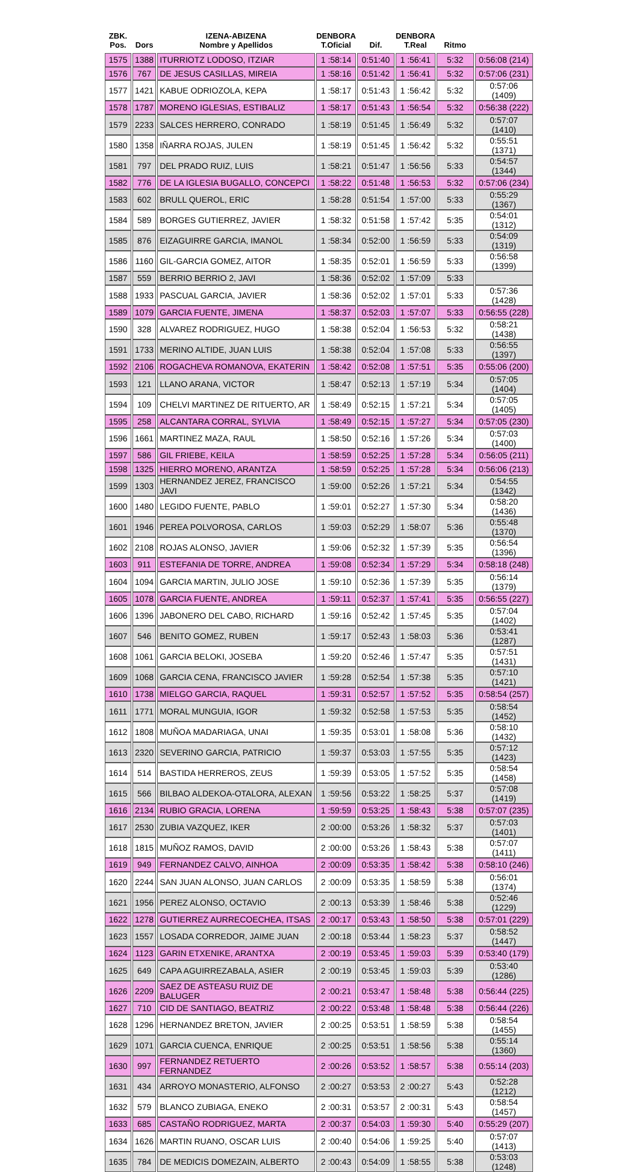| ZBK. Pos. | Dors | IZENA-ABIZENA Nombre y Apellidos | DENBORA T.Oficial | Dif. | DENBORA T.Real | Ritmo | |
| --- | --- | --- | --- | --- | --- | --- | --- |
| 1575 | 1388 | ITURRIOTZ LODOSO, ITZIAR | 1 :58:14 | 0:51:40 | 1 :56:41 | 5:32 | 0:56:08 (214) |
| 1576 | 767 | DE JESUS CASILLAS, MIREIA | 1 :58:16 | 0:51:42 | 1 :56:41 | 5:32 | 0:57:06 (231) |
| 1577 | 1421 | KABUE ODRIOZOLA, KEPA | 1 :58:17 | 0:51:43 | 1 :56:42 | 5:32 | 0:57:06 (1409) |
| 1578 | 1787 | MORENO IGLESIAS, ESTIBALIZ | 1 :58:17 | 0:51:43 | 1 :56:54 | 5:32 | 0:56:38 (222) |
| 1579 | 2233 | SALCES HERRERO, CONRADO | 1 :58:19 | 0:51:45 | 1 :56:49 | 5:32 | 0:57:07 (1410) |
| 1580 | 1358 | IÑARRA ROJAS, JULEN | 1 :58:19 | 0:51:45 | 1 :56:42 | 5:32 | 0:55:51 (1371) |
| 1581 | 797 | DEL PRADO RUIZ, LUIS | 1 :58:21 | 0:51:47 | 1 :56:56 | 5:33 | 0:54:57 (1344) |
| 1582 | 776 | DE LA IGLESIA BUGALLO, CONCEPCI | 1 :58:22 | 0:51:48 | 1 :56:53 | 5:32 | 0:57:06 (234) |
| 1583 | 602 | BRULL QUEROL, ERIC | 1 :58:28 | 0:51:54 | 1 :57:00 | 5:33 | 0:55:29 (1367) |
| 1584 | 589 | BORGES GUTIERREZ, JAVIER | 1 :58:32 | 0:51:58 | 1 :57:42 | 5:35 | 0:54:01 (1312) |
| 1585 | 876 | EIZAGUIRRE GARCIA, IMANOL | 1 :58:34 | 0:52:00 | 1 :56:59 | 5:33 | 0:54:09 (1319) |
| 1586 | 1160 | GIL-GARCIA GOMEZ, AITOR | 1 :58:35 | 0:52:01 | 1 :56:59 | 5:33 | 0:56:58 (1399) |
| 1587 | 559 | BERRIO BERRIO 2, JAVI | 1 :58:36 | 0:52:02 | 1 :57:09 | 5:33 | |
| 1588 | 1933 | PASCUAL GARCIA, JAVIER | 1 :58:36 | 0:52:02 | 1 :57:01 | 5:33 | 0:57:36 (1428) |
| 1589 | 1079 | GARCIA FUENTE, JIMENA | 1 :58:37 | 0:52:03 | 1 :57:07 | 5:33 | 0:56:55 (228) |
| 1590 | 328 | ALVAREZ RODRIGUEZ, HUGO | 1 :58:38 | 0:52:04 | 1 :56:53 | 5:32 | 0:58:21 (1438) |
| 1591 | 1733 | MERINO ALTIDE, JUAN LUIS | 1 :58:38 | 0:52:04 | 1 :57:08 | 5:33 | 0:56:55 (1397) |
| 1592 | 2106 | ROGACHEVA ROMANOVA, EKATERIN | 1 :58:42 | 0:52:08 | 1 :57:51 | 5:35 | 0:55:06 (200) |
| 1593 | 121 | LLANO ARANA, VICTOR | 1 :58:47 | 0:52:13 | 1 :57:19 | 5:34 | 0:57:05 (1404) |
| 1594 | 109 | CHELVI MARTINEZ DE RITUERTO, AR | 1 :58:49 | 0:52:15 | 1 :57:21 | 5:34 | 0:57:05 (1405) |
| 1595 | 258 | ALCANTARA CORRAL, SYLVIA | 1 :58:49 | 0:52:15 | 1 :57:27 | 5:34 | 0:57:05 (230) |
| 1596 | 1661 | MARTINEZ MAZA, RAUL | 1 :58:50 | 0:52:16 | 1 :57:26 | 5:34 | 0:57:03 (1400) |
| 1597 | 586 | GIL FRIEBE, KEILA | 1 :58:59 | 0:52:25 | 1 :57:28 | 5:34 | 0:56:05 (211) |
| 1598 | 1325 | HIERRO MORENO, ARANTZA | 1 :58:59 | 0:52:25 | 1 :57:28 | 5:34 | 0:56:06 (213) |
| 1599 | 1303 | HERNANDEZ JEREZ, FRANCISCO JAVI | 1 :59:00 | 0:52:26 | 1 :57:21 | 5:34 | 0:54:55 (1342) |
| 1600 | 1480 | LEGIDO FUENTE, PABLO | 1 :59:01 | 0:52:27 | 1 :57:30 | 5:34 | 0:58:20 (1436) |
| 1601 | 1946 | PEREA POLVOROSA, CARLOS | 1 :59:03 | 0:52:29 | 1 :58:07 | 5:36 | 0:55:48 (1370) |
| 1602 | 2108 | ROJAS ALONSO, JAVIER | 1 :59:06 | 0:52:32 | 1 :57:39 | 5:35 | 0:56:54 (1396) |
| 1603 | 911 | ESTEFANIA DE TORRE, ANDREA | 1 :59:08 | 0:52:34 | 1 :57:29 | 5:34 | 0:58:18 (248) |
| 1604 | 1094 | GARCIA MARTIN, JULIO JOSE | 1 :59:10 | 0:52:36 | 1 :57:39 | 5:35 | 0:56:14 (1379) |
| 1605 | 1078 | GARCIA FUENTE, ANDREA | 1 :59:11 | 0:52:37 | 1 :57:41 | 5:35 | 0:56:55 (227) |
| 1606 | 1396 | JABONERO DEL CABO, RICHARD | 1 :59:16 | 0:52:42 | 1 :57:45 | 5:35 | 0:57:04 (1402) |
| 1607 | 546 | BENITO GOMEZ, RUBEN | 1 :59:17 | 0:52:43 | 1 :58:03 | 5:36 | 0:53:41 (1287) |
| 1608 | 1061 | GARCIA BELOKI, JOSEBA | 1 :59:20 | 0:52:46 | 1 :57:47 | 5:35 | 0:57:51 (1431) |
| 1609 | 1068 | GARCIA CENA, FRANCISCO JAVIER | 1 :59:28 | 0:52:54 | 1 :57:38 | 5:35 | 0:57:10 (1421) |
| 1610 | 1738 | MIELGO GARCIA, RAQUEL | 1 :59:31 | 0:52:57 | 1 :57:52 | 5:35 | 0:58:54 (257) |
| 1611 | 1771 | MORAL MUNGUIA, IGOR | 1 :59:32 | 0:52:58 | 1 :57:53 | 5:35 | 0:58:54 (1452) |
| 1612 | 1808 | MUÑOA MADARIAGA, UNAI | 1 :59:35 | 0:53:01 | 1 :58:08 | 5:36 | 0:58:10 (1432) |
| 1613 | 2320 | SEVERINO GARCIA, PATRICIO | 1 :59:37 | 0:53:03 | 1 :57:55 | 5:35 | 0:57:12 (1423) |
| 1614 | 514 | BASTIDA HERREROS, ZEUS | 1 :59:39 | 0:53:05 | 1 :57:52 | 5:35 | 0:58:54 (1458) |
| 1615 | 566 | BILBAO ALDEKOA-OTALORA, ALEXAN | 1 :59:56 | 0:53:22 | 1 :58:25 | 5:37 | 0:57:08 (1419) |
| 1616 | 2134 | RUBIO GRACIA, LORENA | 1 :59:59 | 0:53:25 | 1 :58:43 | 5:38 | 0:57:07 (235) |
| 1617 | 2530 | ZUBIA VAZQUEZ, IKER | 2 :00:00 | 0:53:26 | 1 :58:32 | 5:37 | 0:57:03 (1401) |
| 1618 | 1815 | MUÑOZ RAMOS, DAVID | 2 :00:00 | 0:53:26 | 1 :58:43 | 5:38 | 0:57:07 (1411) |
| 1619 | 949 | FERNANDEZ CALVO, AINHOA | 2 :00:09 | 0:53:35 | 1 :58:42 | 5:38 | 0:58:10 (246) |
| 1620 | 2244 | SAN JUAN ALONSO, JUAN CARLOS | 2 :00:09 | 0:53:35 | 1 :58:59 | 5:38 | 0:56:01 (1374) |
| 1621 | 1956 | PEREZ ALONSO, OCTAVIO | 2 :00:13 | 0:53:39 | 1 :58:46 | 5:38 | 0:52:46 (1229) |
| 1622 | 1278 | GUTIERREZ AURRECOECHEA, ITSAS | 2 :00:17 | 0:53:43 | 1 :58:50 | 5:38 | 0:57:01 (229) |
| 1623 | 1557 | LOSADA CORREDOR, JAIME JUAN | 2 :00:18 | 0:53:44 | 1 :58:23 | 5:37 | 0:58:52 (1447) |
| 1624 | 1123 | GARIN ETXENIKE, ARANTXA | 2 :00:19 | 0:53:45 | 1 :59:03 | 5:39 | 0:53:40 (179) |
| 1625 | 649 | CAPA AGUIRREZABALA, ASIER | 2 :00:19 | 0:53:45 | 1 :59:03 | 5:39 | 0:53:40 (1286) |
| 1626 | 2209 | SAEZ DE ASTEASU RUIZ DE BALUGER | 2 :00:21 | 0:53:47 | 1 :58:48 | 5:38 | 0:56:44 (225) |
| 1627 | 710 | CID DE SANTIAGO, BEATRIZ | 2 :00:22 | 0:53:48 | 1 :58:48 | 5:38 | 0:56:44 (226) |
| 1628 | 1296 | HERNANDEZ BRETON, JAVIER | 2 :00:25 | 0:53:51 | 1 :58:59 | 5:38 | 0:58:54 (1455) |
| 1629 | 1071 | GARCIA CUENCA, ENRIQUE | 2 :00:25 | 0:53:51 | 1 :58:56 | 5:38 | 0:55:14 (1360) |
| 1630 | 997 | FERNANDEZ RETUERTO FERNANDEZ | 2 :00:26 | 0:53:52 | 1 :58:57 | 5:38 | 0:55:14 (203) |
| 1631 | 434 | ARROYO MONASTERIO, ALFONSO | 2 :00:27 | 0:53:53 | 2 :00:27 | 5:43 | 0:52:28 (1212) |
| 1632 | 579 | BLANCO ZUBIAGA, ENEKO | 2 :00:31 | 0:53:57 | 2 :00:31 | 5:43 | 0:58:54 (1457) |
| 1633 | 685 | CASTAÑO RODRIGUEZ, MARTA | 2 :00:37 | 0:54:03 | 1 :59:30 | 5:40 | 0:55:29 (207) |
| 1634 | 1626 | MARTIN RUANO, OSCAR LUIS | 2 :00:40 | 0:54:06 | 1 :59:25 | 5:40 | 0:57:07 (1413) |
| 1635 | 784 | DE MEDICIS DOMEZAIN, ALBERTO | 2 :00:43 | 0:54:09 | 1 :58:55 | 5:38 | 0:53:03 (1248) |